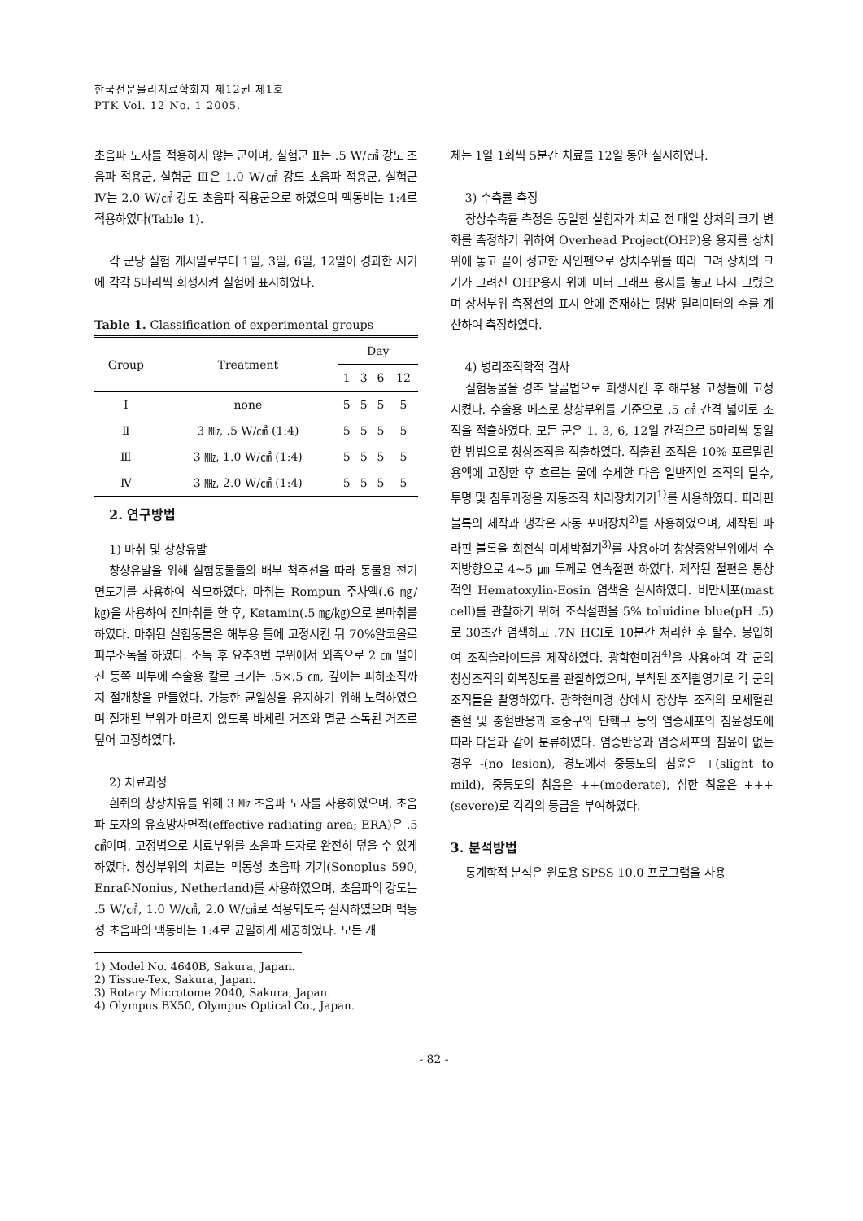한국전문물리치료학회지 제12권 제1호
PTK Vol. 12 No. 1 2005.
초음파 도자를 적용하지 않는 군이며, 실험군 Ⅱ는 .5 W/㎠ 강도 초음파 적용군, 실험군 Ⅲ은 1.0 W/㎠ 강도 초음파 적용군, 실험군 Ⅳ는 2.0 W/㎠ 강도 초음파 적용군으로 하였으며 맥동비는 1:4로 적용하였다(Table 1).
각 군당 실험 개시일로부터 1일, 3일, 6일, 12일이 경과한 시기에 각각 5마리씩 희생시켜 실험에 표시하였다.
Table 1. Classification of experimental groups
| Group | Treatment | Day | | | |
| --- | --- | --- | --- | --- | --- |
| | | 1 | 3 | 6 | 12 |
| Ⅰ | none | 5 | 5 | 5 | 5 |
| Ⅱ | 3 ㎒, .5 W/㎠ (1:4) | 5 | 5 | 5 | 5 |
| Ⅲ | 3 ㎒, 1.0 W/㎠ (1:4) | 5 | 5 | 5 | 5 |
| Ⅳ | 3 ㎒, 2.0 W/㎠ (1:4) | 5 | 5 | 5 | 5 |
2. 연구방법
1) 마취 및 창상유발
창상유발을 위해 실험동물들의 배부 척주선을 따라 동물용 전기면도기를 사용하여 삭모하였다. 마취는 Rompun 주사액(.6 ㎎/㎏)을 사용하여 전마취를 한 후, Ketamin(.5 ㎎/㎏)으로 본마취를 하였다. 마취된 실험동물은 해부용 틀에 고정시킨 뒤 70%알코올로 피부소독을 하였다. 소독 후 요추3번 부위에서 외측으로 2 ㎝ 떨어진 등쪽 피부에 수술용 칼로 크기는 .5×.5 ㎝, 깊이는 피하조직까지 절개창을 만들었다. 가능한 균일성을 유지하기 위해 노력하였으며 절개된 부위가 마르지 않도록 바세린 거즈와 멸균 소독된 거즈로 덮어 고정하였다.
2) 치료과정
흰쥐의 창상치유를 위해 3 ㎒ 초음파 도자를 사용하였으며, 초음파 도자의 유효방사면적(effective radiating area; ERA)은 .5 ㎠이며, 고정법으로 치료부위를 초음파 도자로 완전히 덮을 수 있게 하였다. 창상부위의 치료는 맥동성 초음파 기기(Sonoplus 590, Enraf-Nonius, Netherland)를 사용하였으며, 초음파의 강도는 .5 W/㎠, 1.0 W/㎠, 2.0 W/㎠로 적용되도록 실시하였으며 맥동성 초음파의 맥동비는 1:4로 균일하게 제공하였다. 모든 개
1) Model No. 4640B, Sakura, Japan.
2) Tissue-Tex, Sakura, Japan.
3) Rotary Microtome 2040, Sakura, Japan.
4) Olympus BX50, Olympus Optical Co., Japan.
체는 1일 1회씩 5분간 치료를 12일 동안 실시하였다.
3) 수축률 측정
창상수축률 측정은 동일한 실험자가 치료 전 매일 상처의 크기 변화를 측정하기 위하여 Overhead Project(OHP)용 용지를 상처 위에 놓고 끝이 정교한 사인펜으로 상처주위를 따라 그려 상처의 크기가 그려진 OHP용지 위에 미터 그래프 용지를 놓고 다시 그렸으며 상처부위 측정선의 표시 안에 존재하는 평방 밀리미터의 수를 계산하여 측정하였다.
4) 병리조직학적 검사
실험동물을 경추 탈골법으로 희생시킨 후 해부용 고정틀에 고정시켰다. 수술용 메스로 창상부위를 기준으로 .5 ㎠ 간격 넓이로 조직을 적출하였다. 모든 군은 1, 3, 6, 12일 간격으로 5마리씩 동일한 방법으로 창상조직을 적출하였다. 적출된 조직은 10% 포르말린 용액에 고정한 후 흐르는 물에 수세한 다음 일반적인 조직의 탈수, 투명 및 침투과정을 자동조직 처리장치기기<sup>1)</sup>를 사용하였다. 파라핀 블록의 제작과 냉각은 자동 포매장치<sup>2)</sup>를 사용하였으며, 제작된 파라핀 블록을 회전식 미세박절기<sup>3)</sup>를 사용하여 창상중앙부위에서 수직방향으로 4∼5 ㎛ 두께로 연속절편 하였다. 제작된 절편은 통상적인 Hematoxylin-Eosin 염색을 실시하였다. 비만세포(mast cell)를 관찰하기 위해 조직절편을 5% toluidine blue(pH .5)로 30초간 염색하고 .7N HCl로 10분간 처리한 후 탈수, 봉입하여 조직슬라이드를 제작하였다. 광학현미경<sup>4)</sup>을 사용하여 각 군의 창상조직의 회복정도를 관찰하였으며, 부착된 조직촬영기로 각 군의 조직들을 촬영하였다. 광학현미경 상에서 창상부 조직의 모세혈관 출혈 및 충혈반응과 호중구와 단핵구 등의 염증세포의 침윤정도에 따라 다음과 같이 분류하였다. 염증반응과 염증세포의 침윤이 없는 경우 -(no lesion), 경도에서 중등도의 침윤은 +(slight to mild), 중등도의 침윤은 ++(moderate), 심한 침윤은 +++(severe)로 각각의 등급을 부여하였다.
3. 분석방법
통계학적 분석은 윈도용 SPSS 10.0 프로그램을 사용
- 82 -